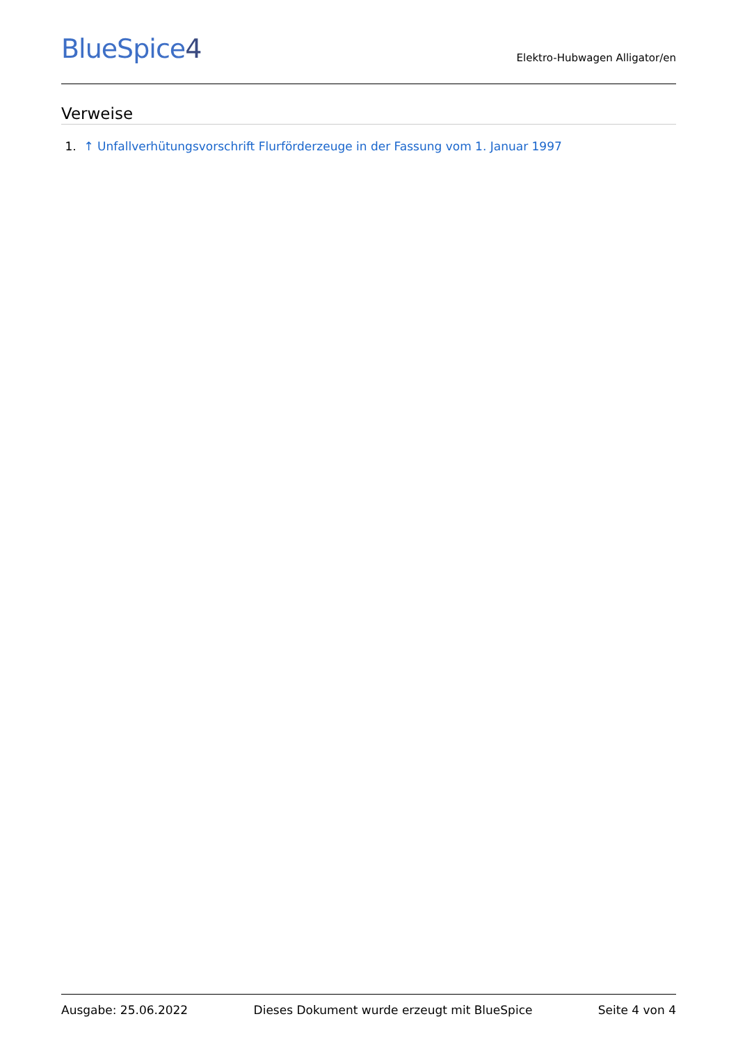BlueSpice4
Elektro-Hubwagen Alligator/en
Verweise
1. ↑ Unfallverhütungsvorschrift Flurförderzeuge in der Fassung vom 1. Januar 1997
Ausgabe: 25.06.2022 Dieses Dokument wurde erzeugt mit BlueSpice Seite 4 von 4